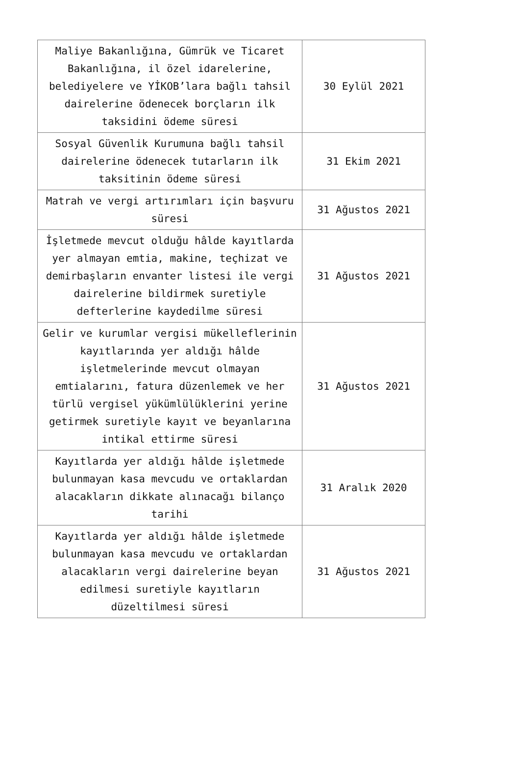| Maliye Bakanlığına, Gümrük ve Ticaret Bakanlığına, il özel idarelerine, belediyelere ve YİKOB’lara bağlı tahsil dairelerine ödenecek borçların ilk taksidini ödeme süresi | 30 Eylül 2021 |
| Sosyal Güvenlik Kurumuna bağlı tahsil dairelerine ödenecek tutarların ilk taksitinin ödeme süresi | 31 Ekim 2021 |
| Matrah ve vergi artırımları için başvuru süresi | 31 Ağustos 2021 |
| İşletmede mevcut olduğu hâlde kayıtlarda yer almayan emtia, makine, teçhizat ve demirbaşların envanter listesi ile vergi dairelerine bildirmek suretiyle defterlerine kaydedilme süresi | 31 Ağustos 2021 |
| Gelir ve kurumlar vergisi mükelleflerinin kayıtlarında yer aldığı hâlde işletmelerinde mevcut olmayan emtialarını, fatura düzenlemek ve her türlü vergisel yükümlülüklerini yerine getirmek suretiyle kayıt ve beyanlarına intikal ettirme süresi | 31 Ağustos 2021 |
| Kayıtlarda yer aldığı hâlde işletmede bulunmayan kasa mevcudu ve ortaklardan alacakların dikkate alınacağı bilanço tarihi | 31 Aralık 2020 |
| Kayıtlarda yer aldığı hâlde işletmede bulunmayan kasa mevcudu ve ortaklardan alacakların vergi dairelerine beyan edilmesi suretiyle kayıtların düzeltilmesi süresi | 31 Ağustos 2021 |